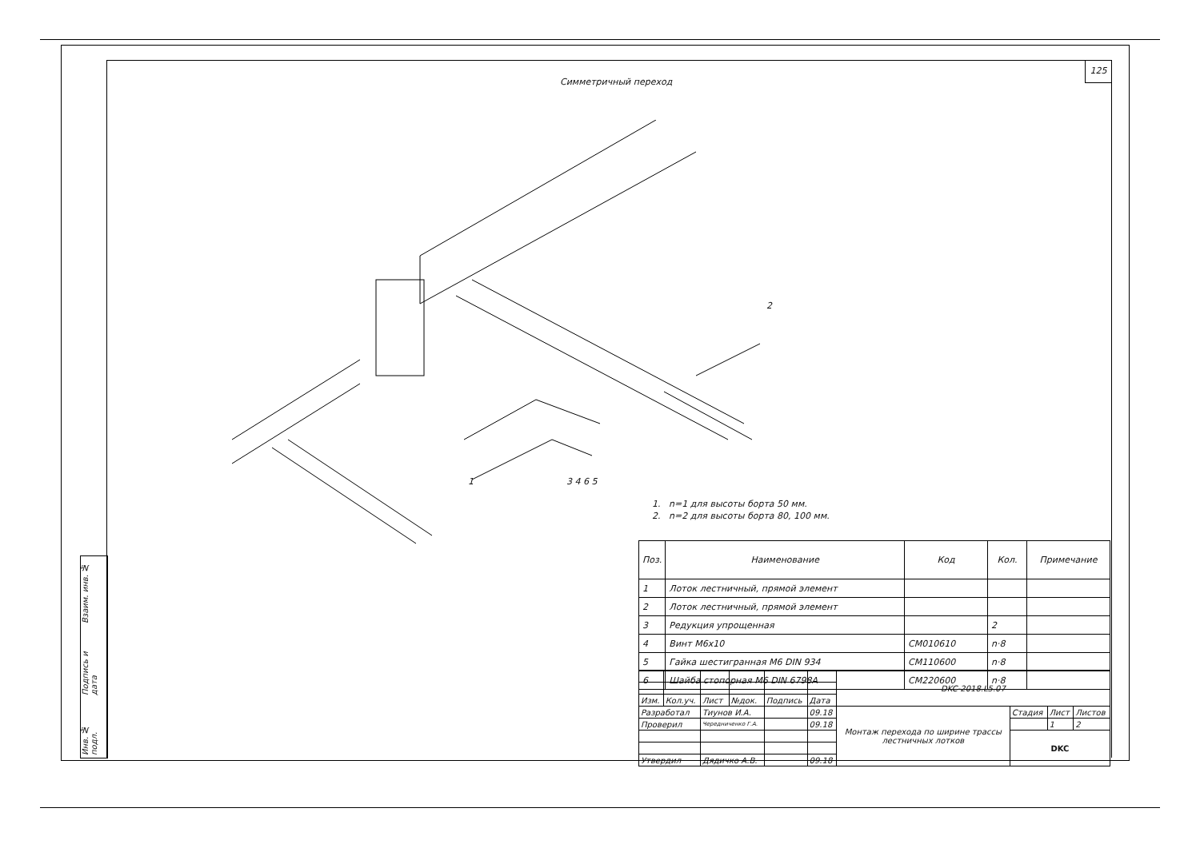125
Симметричный переход
1
2
3 4 6 5
1. n=1 для высоты борта 50 мм.
2. n=2 для высоты борта 80, 100 мм.
| Поз. | Наименование | Код | Кол. | Примечание |
| --- | --- | --- | --- | --- |
| 1 | Лоток лестничный, прямой элемент | | | |
| 2 | Лоток лестничный, прямой элемент | | | |
| 3 | Редукция упрощенная | | 2 | |
| 4 | Винт М6х10 | CM010610 | n·8 | |
| 5 | Гайка шестигранная М6 DIN 934 | CM110600 | n·8 | |
| 6 | Шайба стопорная М6 DIN 6798A | CM220600 | n·8 | |
| | | | | | | DKC-2018.L5.07 | | | |
| Изм. | Кол.уч. | Лист | №док. | Подпись | Дата | | | | |
| Разработал | | Тиунов И.А. | | | 09.18 | Монтаж перехода по ширине трассы лестничных лотков | Стадия | Лист | Листов |
| Проверил | | Чередниченко Г.А. | | | 09.18 | | | 1 | 2 |
| | | | | | | | DKC | | |
| Утвердил | | Дядичко А.В. | | | 09.18 | | | | |
Взаим. инв. №
Подпись и дата
Инв. № подл.